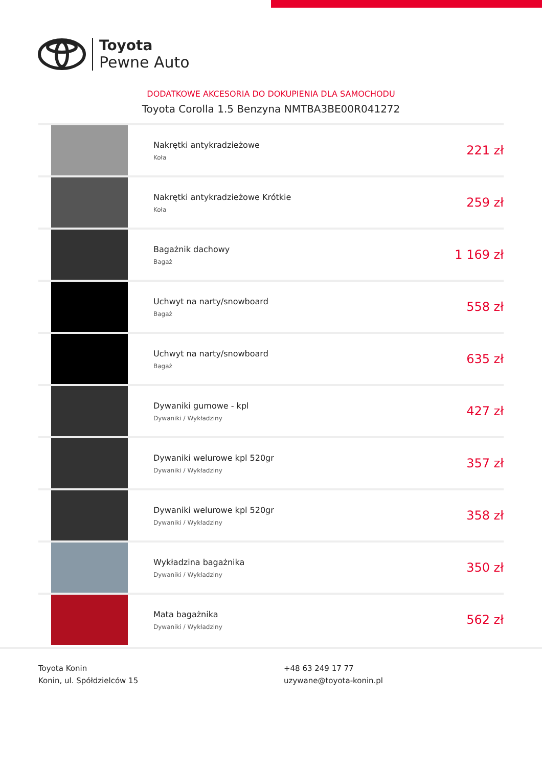Toyota
Pewne Auto
DODATKOWE AKCESORIA DO DOKUPIENIA DLA SAMOCHODU
Toyota Corolla 1.5 Benzyna NMTBA3BE00R041272
| | Nakrętki antykradzieżowe Koła | 221 zł |
| | Nakrętki antykradzieżowe Krótkie Koła | 259 zł |
| | Bagażnik dachowy Bagaż | 1 169 zł |
| | Uchwyt na narty/snowboard Bagaż | 558 zł |
| | Uchwyt na narty/snowboard Bagaż | 635 zł |
| | Dywaniki gumowe - kpl Dywaniki / Wykładziny | 427 zł |
| | Dywaniki welurowe kpl 520gr Dywaniki / Wykładziny | 357 zł |
| | Dywaniki welurowe kpl 520gr Dywaniki / Wykładziny | 358 zł |
| | Wykładzina bagażnika Dywaniki / Wykładziny | 350 zł |
| | Mata bagażnika Dywaniki / Wykładziny | 562 zł |
Toyota Konin
Konin, ul. Spółdzielców 15
+48 63 249 17 77
uzywane@toyota-konin.pl